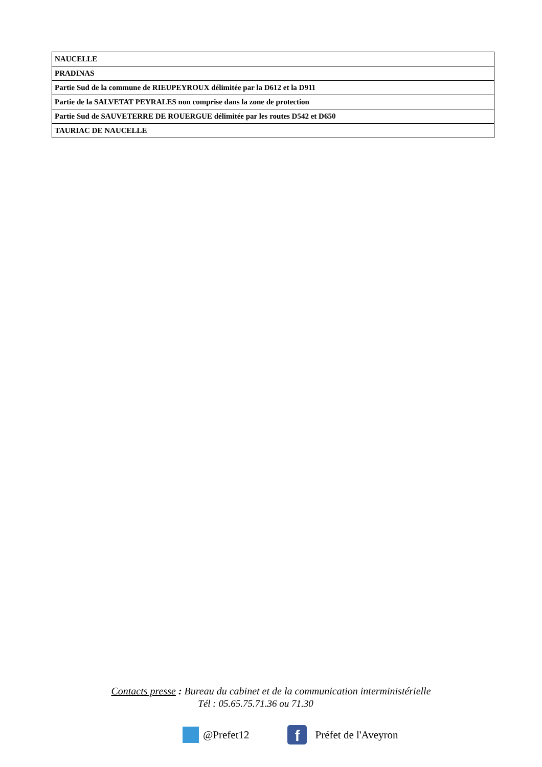| NAUCELLE |
| PRADINAS |
| Partie Sud de la commune de RIEUPEYROUX délimitée par la D612 et la D911 |
| Partie de la SALVETAT PEYRALES non comprise dans la zone de protection |
| Partie Sud de SAUVETERRE DE ROUERGUE délimitée par les routes D542 et D650 |
| TAURIAC DE NAUCELLE |
Contacts presse : Bureau du cabinet et de la communication interministérielle
Tél : 05.65.75.71.36 ou 71.30
@Prefet12
f
Préfet de l'Aveyron